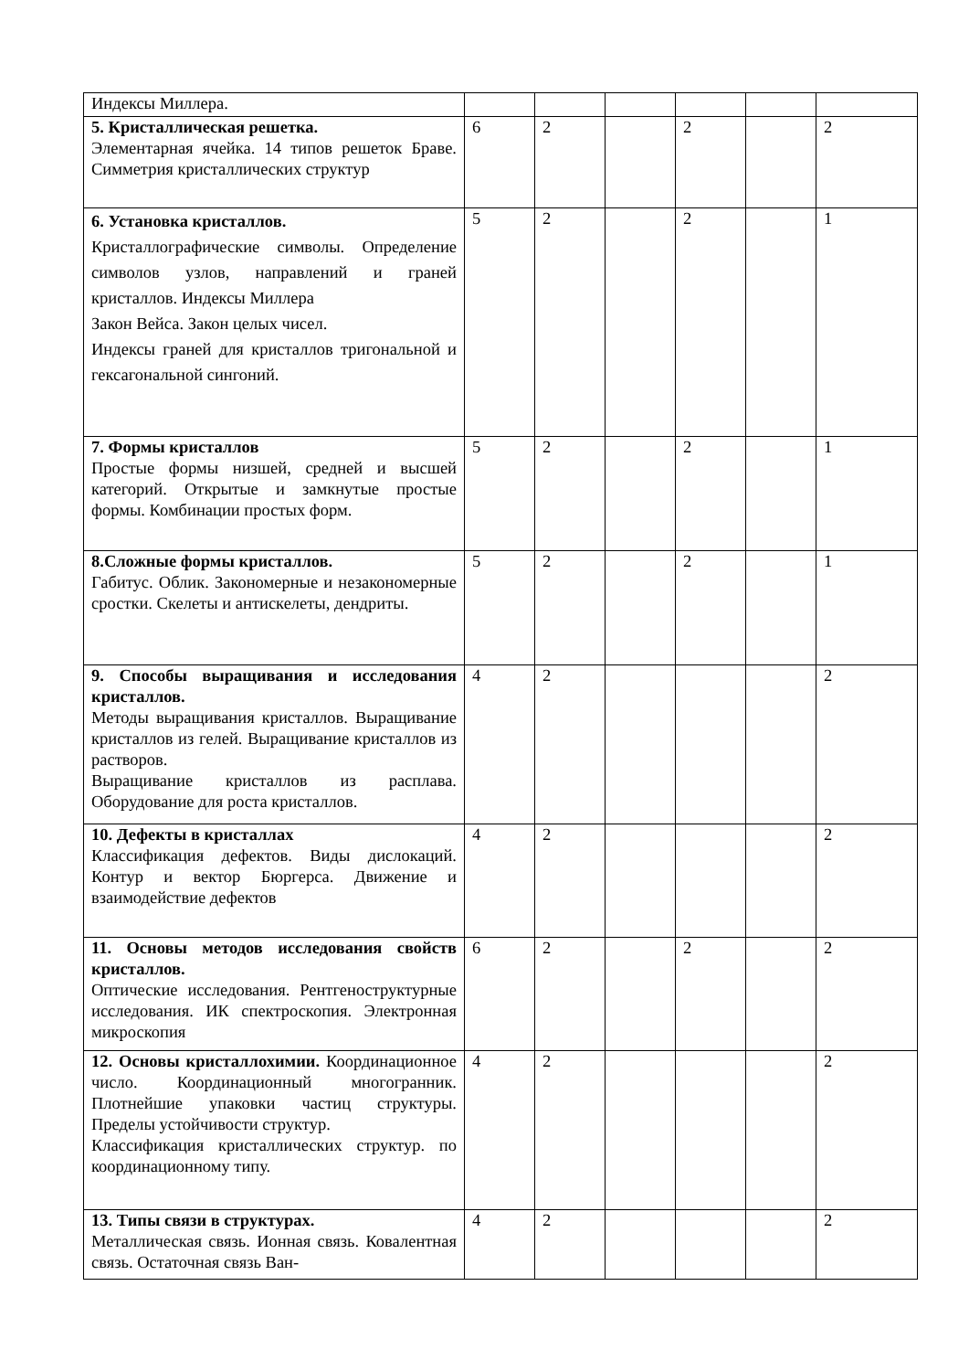| Индексы Миллера. | | | | | | |
| 5. Кристаллическая решетка. Элементарная ячейка. 14 типов решеток Браве. Симметрия кристаллических структур | 6 | 2 | | 2 | | 2 |
| 6. Установка кристаллов. Кристаллографические символы. Определение символов узлов, направлений и граней кристаллов. Индексы Миллера Закон Вейса. Закон целых чисел. Индексы граней для кристаллов тригональной и гексагональной сингоний. | 5 | 2 | | 2 | | 1 |
| 7. Формы кристаллов Простые формы низшей, средней и высшей категорий. Открытые и замкнутые простые формы. Комбинации простых форм. | 5 | 2 | | 2 | | 1 |
| 8.Сложные формы кристаллов. Габитус. Облик. Закономерные и незакономерные сростки. Скелеты и антискелеты, дендриты. | 5 | 2 | | 2 | | 1 |
| 9. Способы выращивания и исследования кристаллов. Методы выращивания кристаллов. Выращивание кристаллов из гелей. Выращивание кристаллов из растворов. Выращивание кристаллов из расплава. Оборудование для роста кристаллов. | 4 | 2 | | | | 2 |
| 10. Дефекты в кристаллах Классификация дефектов. Виды дислокаций. Контур и вектор Бюргерса. Движение и взаимодействие дефектов | 4 | 2 | | | | 2 |
| 11. Основы методов исследования свойств кристаллов. Оптические исследования. Рентгеноструктурные исследования. ИК спектроскопия. Электронная микроскопия | 6 | 2 | | 2 | | 2 |
| 12. Основы кристаллохимии. Координационное число. Координационный многогранник. Плотнейшие упаковки частиц структуры. Пределы устойчивости структур. Классификация кристаллических структур. по координационному типу. | 4 | 2 | | | | 2 |
| 13. Типы связи в структурах. Металлическая связь. Ионная связь. Ковалентная связь. Остаточная связь Ван- | 4 | 2 | | | | 2 |